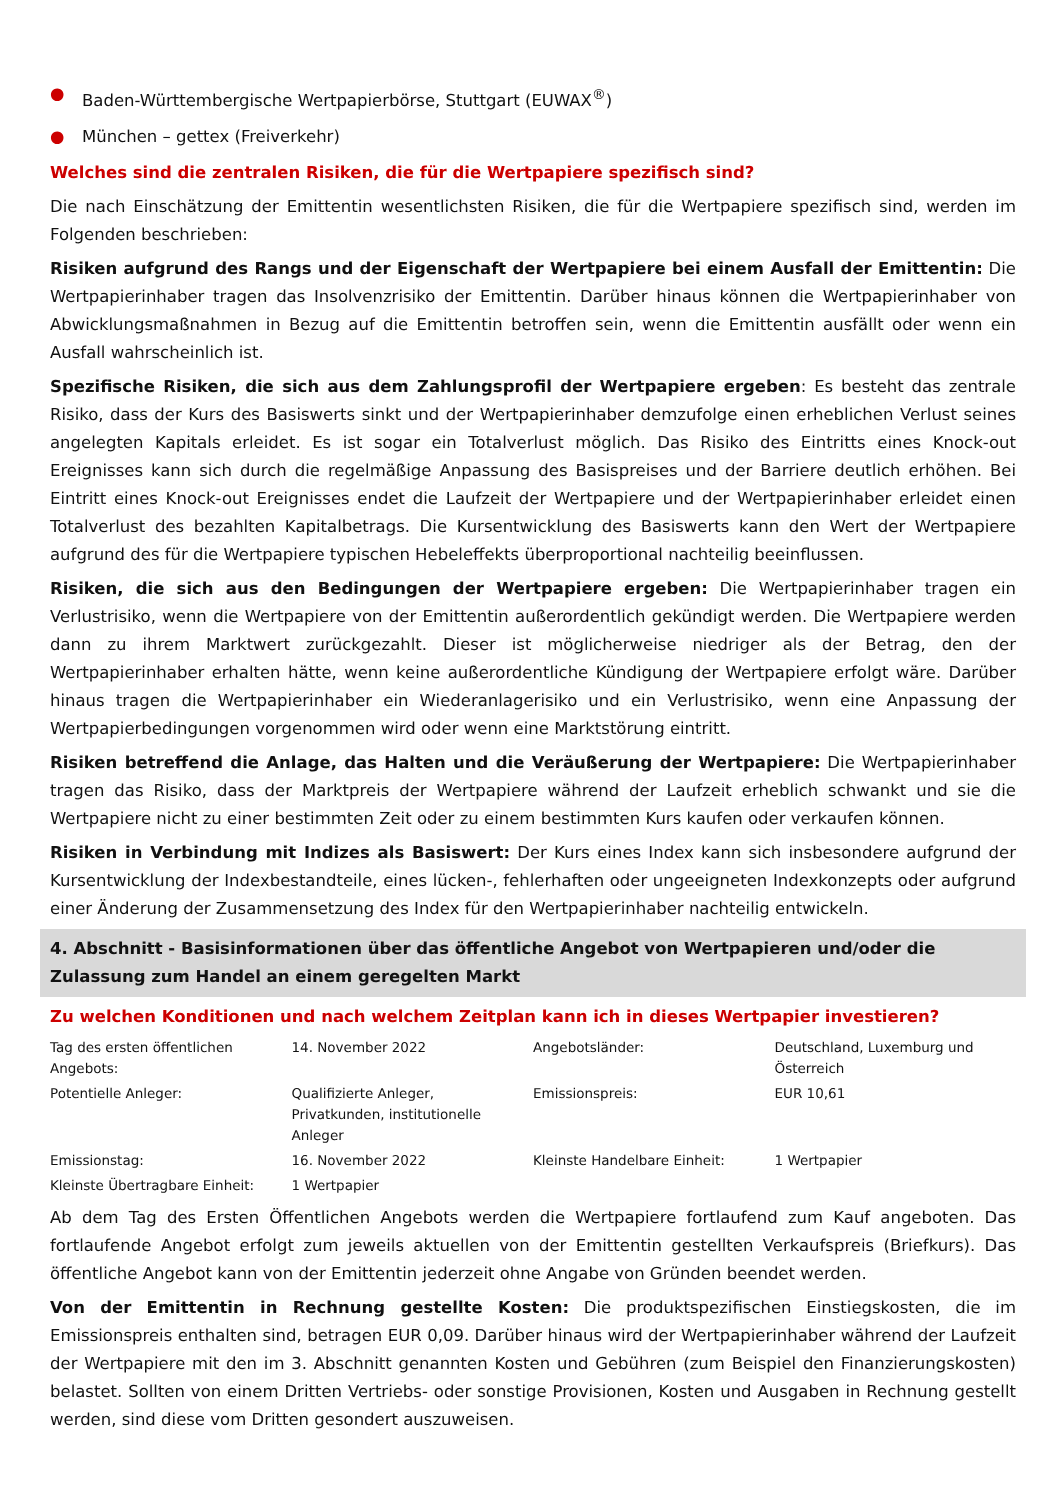● Baden-Württembergische Wertpapierbörse, Stuttgart (EUWAX<sup>®</sup>)
● München – gettex (Freiverkehr)
Welches sind die zentralen Risiken, die für die Wertpapiere spezifisch sind?
Die nach Einschätzung der Emittentin wesentlichsten Risiken, die für die Wertpapiere spezifisch sind, werden im Folgenden beschrieben:
Risiken aufgrund des Rangs und der Eigenschaft der Wertpapiere bei einem Ausfall der Emittentin: Die Wertpapierinhaber tragen das Insolvenzrisiko der Emittentin. Darüber hinaus können die Wertpapierinhaber von Abwicklungsmaßnahmen in Bezug auf die Emittentin betroffen sein, wenn die Emittentin ausfällt oder wenn ein Ausfall wahrscheinlich ist.
Spezifische Risiken, die sich aus dem Zahlungsprofil der Wertpapiere ergeben: Es besteht das zentrale Risiko, dass der Kurs des Basiswerts sinkt und der Wertpapierinhaber demzufolge einen erheblichen Verlust seines angelegten Kapitals erleidet. Es ist sogar ein Totalverlust möglich. Das Risiko des Eintritts eines Knock-out Ereignisses kann sich durch die regelmäßige Anpassung des Basispreises und der Barriere deutlich erhöhen. Bei Eintritt eines Knock-out Ereignisses endet die Laufzeit der Wertpapiere und der Wertpapierinhaber erleidet einen Totalverlust des bezahlten Kapitalbetrags. Die Kursentwicklung des Basiswerts kann den Wert der Wertpapiere aufgrund des für die Wertpapiere typischen Hebeleffekts überproportional nachteilig beeinflussen.
Risiken, die sich aus den Bedingungen der Wertpapiere ergeben: Die Wertpapierinhaber tragen ein Verlustrisiko, wenn die Wertpapiere von der Emittentin außerordentlich gekündigt werden. Die Wertpapiere werden dann zu ihrem Marktwert zurückgezahlt. Dieser ist möglicherweise niedriger als der Betrag, den der Wertpapierinhaber erhalten hätte, wenn keine außerordentliche Kündigung der Wertpapiere erfolgt wäre. Darüber hinaus tragen die Wertpapierinhaber ein Wiederanlagerisiko und ein Verlustrisiko, wenn eine Anpassung der Wertpapierbedingungen vorgenommen wird oder wenn eine Marktstörung eintritt.
Risiken betreffend die Anlage, das Halten und die Veräußerung der Wertpapiere: Die Wertpapierinhaber tragen das Risiko, dass der Marktpreis der Wertpapiere während der Laufzeit erheblich schwankt und sie die Wertpapiere nicht zu einer bestimmten Zeit oder zu einem bestimmten Kurs kaufen oder verkaufen können.
Risiken in Verbindung mit Indizes als Basiswert: Der Kurs eines Index kann sich insbesondere aufgrund der Kursentwicklung der Indexbestandteile, eines lücken-, fehlerhaften oder ungeeigneten Indexkonzepts oder aufgrund einer Änderung der Zusammensetzung des Index für den Wertpapierinhaber nachteilig entwickeln.
4. Abschnitt - Basisinformationen über das öffentliche Angebot von Wertpapieren und/oder die Zulassung zum Handel an einem geregelten Markt
Zu welchen Konditionen und nach welchem Zeitplan kann ich in dieses Wertpapier investieren?
| Tag des ersten öffentlichen Angebots: | 14. November 2022 | Angebotsländer: | Deutschland, Luxemburg und Österreich |
| Potentielle Anleger: | Qualifizierte Anleger, Privatkunden, institutionelle Anleger | Emissionspreis: | EUR 10,61 |
| Emissionstag: | 16. November 2022 | Kleinste Handelbare Einheit: | 1 Wertpapier |
| Kleinste Übertragbare Einheit: | 1 Wertpapier | | |
Ab dem Tag des Ersten Öffentlichen Angebots werden die Wertpapiere fortlaufend zum Kauf angeboten. Das fortlaufende Angebot erfolgt zum jeweils aktuellen von der Emittentin gestellten Verkaufspreis (Briefkurs). Das öffentliche Angebot kann von der Emittentin jederzeit ohne Angabe von Gründen beendet werden.
Von der Emittentin in Rechnung gestellte Kosten: Die produktspezifischen Einstiegskosten, die im Emissionspreis enthalten sind, betragen EUR 0,09. Darüber hinaus wird der Wertpapierinhaber während der Laufzeit der Wertpapiere mit den im 3. Abschnitt genannten Kosten und Gebühren (zum Beispiel den Finanzierungskosten) belastet. Sollten von einem Dritten Vertriebs- oder sonstige Provisionen, Kosten und Ausgaben in Rechnung gestellt werden, sind diese vom Dritten gesondert auszuweisen.